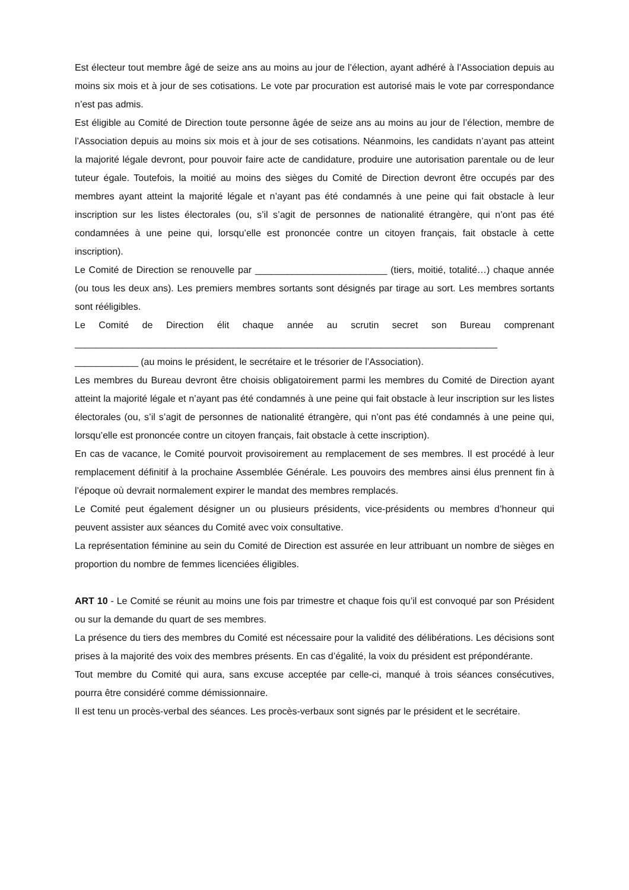Est électeur tout membre âgé de seize ans au moins au jour de l’élection, ayant adhéré à l’Association depuis au moins six mois et à jour de ses cotisations. Le vote par procuration est autorisé mais le vote par correspondance n’est pas admis.
Est éligible au Comité de Direction toute personne âgée de seize ans au moins au jour de l’élection, membre de l’Association depuis au moins six mois et à jour de ses cotisations. Néanmoins, les candidats n’ayant pas atteint la majorité légale devront, pour pouvoir faire acte de candidature, produire une autorisation parentale ou de leur tuteur égale. Toutefois, la moitié au moins des sièges du Comité de Direction devront être occupés par des membres ayant atteint la majorité légale et n’ayant pas été condamnés à une peine qui fait obstacle à leur inscription sur les listes électorales (ou, s’il s’agit de personnes de nationalité étrangère, qui n’ont pas été condamnées à une peine qui, lorsqu’elle est prononcée contre un citoyen français, fait obstacle à cette inscription).
Le Comité de Direction se renouvelle par _________________________ (tiers, moitié, totalité…) chaque année (ou tous les deux ans). Les premiers membres sortants sont désignés par tirage au sort. Les membres sortants sont rééligibles.
Le Comité de Direction élit chaque année au scrutin secret son Bureau comprenant ________________________________________________________________________________ ____________ (au moins le président, le secrétaire et le trésorier de l’Association).
Les membres du Bureau devront être choisis obligatoirement parmi les membres du Comité de Direction ayant atteint la majorité légale et n’ayant pas été condamnés à une peine qui fait obstacle à leur inscription sur les listes électorales (ou, s’il s’agit de personnes de nationalité étrangère, qui n’ont pas été condamnés à une peine qui, lorsqu’elle est prononcée contre un citoyen français, fait obstacle à cette inscription).
En cas de vacance, le Comité pourvoit provisoirement au remplacement de ses membres. Il est procédé à leur remplacement définitif à la prochaine Assemblée Générale. Les pouvoirs des membres ainsi élus prennent fin à l’époque où devrait normalement expirer le mandat des membres remplacés.
Le Comité peut également désigner un ou plusieurs présidents, vice-présidents ou membres d’honneur qui peuvent assister aux séances du Comité avec voix consultative.
La représentation féminine au sein du Comité de Direction est assurée en leur attribuant un nombre de sièges en proportion du nombre de femmes licenciées éligibles.
ART 10 - Le Comité se réunit au moins une fois par trimestre et chaque fois qu’il est convoqué par son Président ou sur la demande du quart de ses membres.
La présence du tiers des membres du Comité est nécessaire pour la validité des délibérations. Les décisions sont prises à la majorité des voix des membres présents. En cas d’égalité, la voix du président est prépondérante.
Tout membre du Comité qui aura, sans excuse acceptée par celle-ci, manqué à trois séances consécutives, pourra être considéré comme démissionnaire.
Il est tenu un procès-verbal des séances. Les procès-verbaux sont signés par le président et le secrétaire.